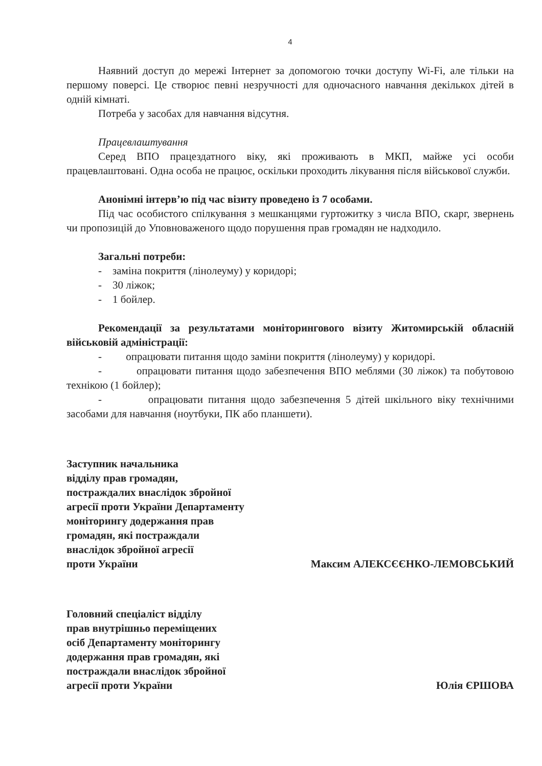4
Наявний доступ до мережі Інтернет за допомогою точки доступу Wi-Fi, але тільки на першому поверсі. Це створює певні незручності для одночасного навчання декількох дітей в одній кімнаті.
Потреба у засобах для навчання відсутня.
Працевлаштування
Серед ВПО працездатного віку, які проживають в МКП, майже усі особи працевлаштовані. Одна особа не працює, оскільки проходить лікування після військової служби.
Анонімні інтерв’ю під час візиту проведено із 7 особами.
Під час особистого спілкування з мешканцями гуртожитку з числа ВПО, скарг, звернень чи пропозицій до Уповноваженого щодо порушення прав громадян не надходило.
Загальні потреби:
- заміна покриття (лінолеуму) у коридорі;
- 30 ліжок;
- 1 бойлер.
Рекомендації за результатами моніторингового візиту Житомирській обласній військовій адміністрації:
- опрацювати питання щодо заміни покриття (лінолеуму) у коридорі.
- опрацювати питання щодо забезпечення ВПО меблями (30 ліжок) та побутовою технікою (1 бойлер);
- опрацювати питання щодо забезпечення 5 дітей шкільного віку технічними засобами для навчання (ноутбуки, ПК або планшети).
Заступник начальника
відділу прав громадян,
постраждалих внаслідок збройної
агресії проти України Департаменту
моніторингу додержання прав
громадян, які постраждали
внаслідок збройної агресії
проти України
Максим АЛЕКСЄЄНКО-ЛЕМОВСЬКИЙ
Головний спеціаліст відділу
прав внутрішньо переміщених
осіб Департаменту моніторингу
додержання прав громадян, які
постраждали внаслідок збройної
агресії проти України
Юлія ЄРШОВА